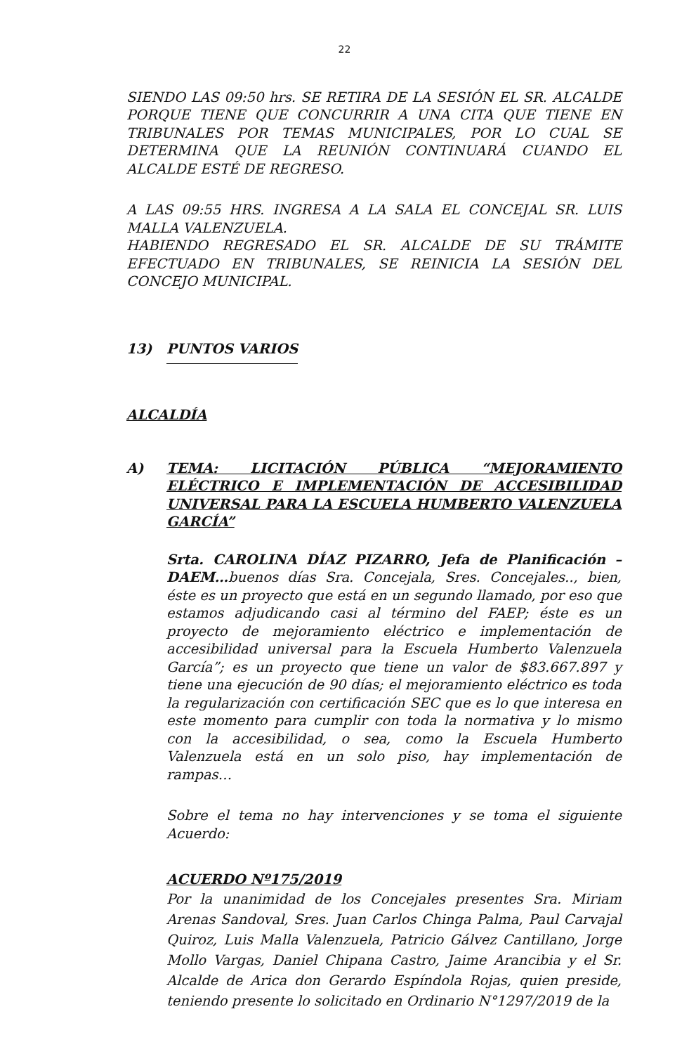22
SIENDO LAS 09:50 hrs. SE RETIRA DE LA SESIÓN EL SR. ALCALDE PORQUE TIENE QUE CONCURRIR A UNA CITA QUE TIENE EN TRIBUNALES POR TEMAS MUNICIPALES, POR LO CUAL SE DETERMINA QUE LA REUNIÓN CONTINUARÁ CUANDO EL ALCALDE ESTÉ DE REGRESO.
A LAS 09:55 HRS. INGRESA A LA SALA EL CONCEJAL SR. LUIS MALLA VALENZUELA.
HABIENDO REGRESADO EL SR. ALCALDE DE SU TRÁMITE EFECTUADO EN TRIBUNALES, SE REINICIA LA SESIÓN DEL CONCEJO MUNICIPAL.
13) PUNTOS VARIOS
ALCALDÍA
A) TEMA: LICITACIÓN PÚBLICA “MEJORAMIENTO ELÉCTRICO E IMPLEMENTACIÓN DE ACCESIBILIDAD UNIVERSAL PARA LA ESCUELA HUMBERTO VALENZUELA GARCÍA”
Srta. CAROLINA DÍAZ PIZARRO, Jefa de Planificación – DAEM…buenos días Sra. Concejala, Sres. Concejales.., bien, éste es un proyecto que está en un segundo llamado, por eso que estamos adjudicando casi al término del FAEP; éste es un proyecto de mejoramiento eléctrico e implementación de accesibilidad universal para la Escuela Humberto Valenzuela García”; es un proyecto que tiene un valor de $83.667.897 y tiene una ejecución de 90 días; el mejoramiento eléctrico es toda la regularización con certificación SEC que es lo que interesa en este momento para cumplir con toda la normativa y lo mismo con la accesibilidad, o sea, como la Escuela Humberto Valenzuela está en un solo piso, hay implementación de rampas…
Sobre el tema no hay intervenciones y se toma el siguiente Acuerdo:
ACUERDO Nº175/2019
Por la unanimidad de los Concejales presentes Sra. Miriam Arenas Sandoval, Sres. Juan Carlos Chinga Palma, Paul Carvajal Quiroz, Luis Malla Valenzuela, Patricio Gálvez Cantillano, Jorge Mollo Vargas, Daniel Chipana Castro, Jaime Arancibia y el Sr. Alcalde de Arica don Gerardo Espíndola Rojas, quien preside, teniendo presente lo solicitado en Ordinario N°1297/2019 de la